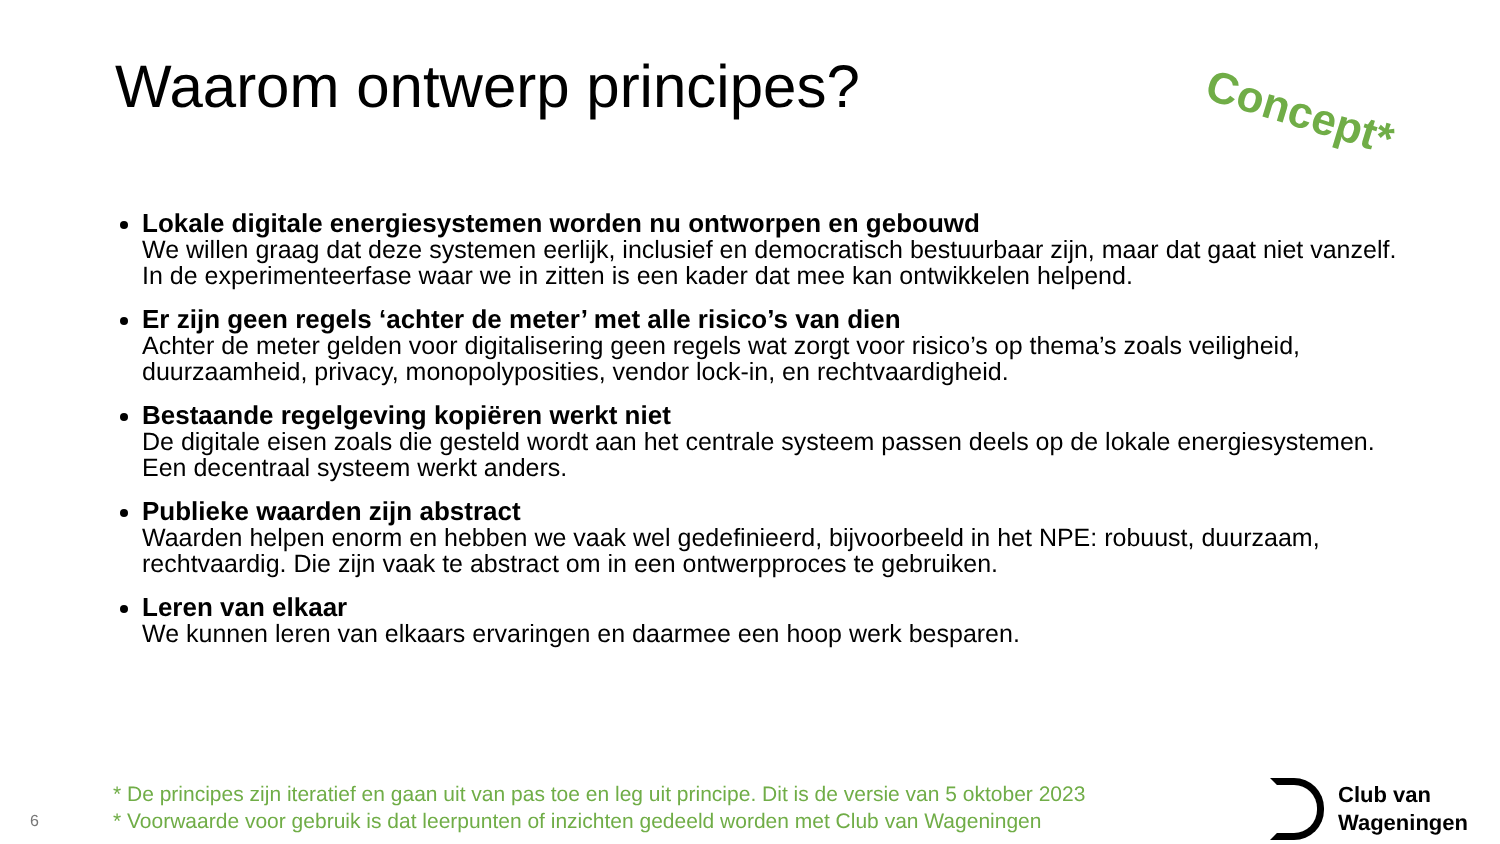Waarom ontwerp principes? Concept*
Lokale digitale energiesystemen worden nu ontworpen en gebouwd
We willen graag dat deze systemen eerlijk, inclusief en democratisch bestuurbaar zijn, maar dat gaat niet vanzelf. In de experimenteerfase waar we in zitten is een kader dat mee kan ontwikkelen helpend.
Er zijn geen regels ‘achter de meter’ met alle risico’s van dien
Achter de meter gelden voor digitalisering geen regels wat zorgt voor risico’s op thema’s zoals veiligheid, duurzaamheid, privacy, monopolyposities, vendor lock-in, en rechtvaardigheid.
Bestaande regelgeving kopiëren werkt niet
De digitale eisen zoals die gesteld wordt aan het centrale systeem passen deels op de lokale energiesystemen. Een decentraal systeem werkt anders.
Publieke waarden zijn abstract
Waarden helpen enorm en hebben we vaak wel gedefinieerd, bijvoorbeeld in het NPE: robuust, duurzaam, rechtvaardig. Die zijn vaak te abstract om in een ontwerpproces te gebruiken.
Leren van elkaar
We kunnen leren van elkaars ervaringen en daarmee een hoop werk besparen.
* De principes zijn iteratief en gaan uit van pas toe en leg uit principe. Dit is de versie van 5 oktober 2023
* Voorwaarde voor gebruik is dat leerpunten of inzichten gedeeld worden met Club van Wageningen
6
Club van
Wageningen